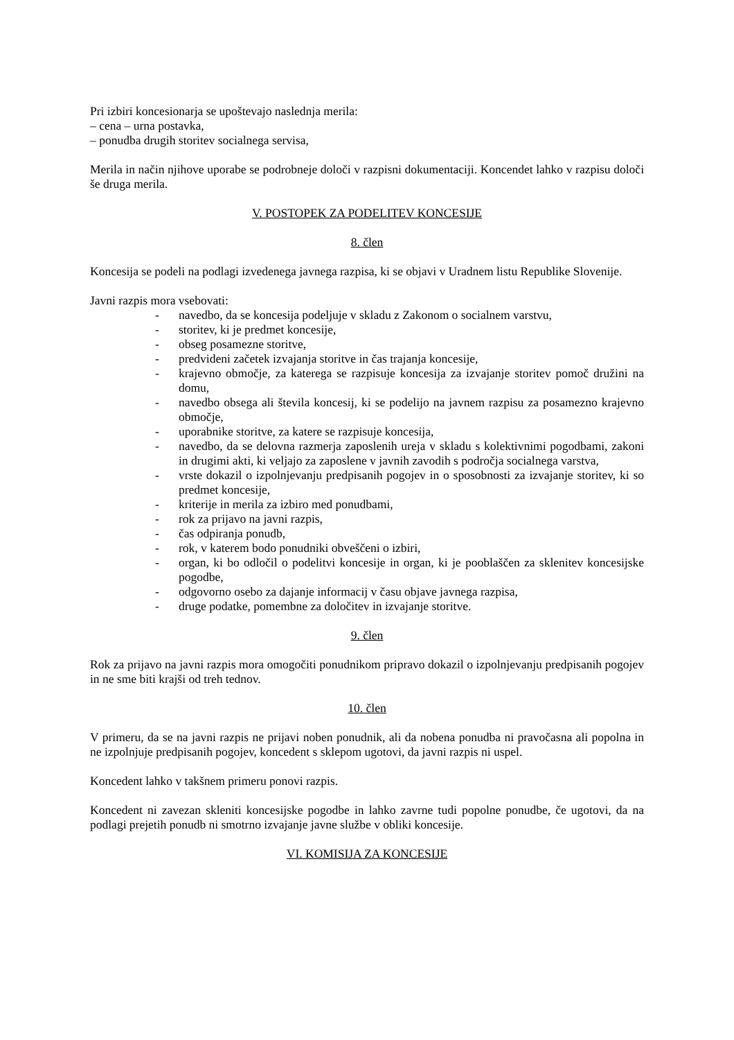Pri izbiri koncesionarja se upoštevajo naslednja merila:
– cena – urna postavka,
– ponudba drugih storitev socialnega servisa,
Merila in način njihove uporabe se podrobneje določi v razpisni dokumentaciji. Koncendet lahko v razpisu določi še druga merila.
V. POSTOPEK ZA PODELITEV KONCESIJE
8. člen
Koncesija se podeli na podlagi izvedenega javnega razpisa, ki se objavi v Uradnem listu Republike Slovenije.
Javni razpis mora vsebovati:
- navedbo, da se koncesija podeljuje v skladu z Zakonom o socialnem varstvu,
- storitev, ki je predmet koncesije,
- obseg posamezne storitve,
- predvideni začetek izvajanja storitve in čas trajanja koncesije,
- krajevno območje, za katerega se razpisuje koncesija za izvajanje storitev pomoč družini na domu,
- navedbo obsega ali števila koncesij, ki se podelijo na javnem razpisu za posamezno krajevno območje,
- uporabnike storitve, za katere se razpisuje koncesija,
- navedbo, da se delovna razmerja zaposlenih ureja v skladu s kolektivnimi pogodbami, zakoni in drugimi akti, ki veljajo za zaposlene v javnih zavodih s področja socialnega varstva,
- vrste dokazil o izpolnjevanju predpisanih pogojev in o sposobnosti za izvajanje storitev, ki so predmet koncesije,
- kriterije in merila za izbiro med ponudbami,
- rok za prijavo na javni razpis,
- čas odpiranja ponudb,
- rok, v katerem bodo ponudniki obveščeni o izbiri,
- organ, ki bo odločil o podelitvi koncesije in organ, ki je pooblaščen za sklenitev koncesijske pogodbe,
- odgovorno osebo za dajanje informacij v času objave javnega razpisa,
- druge podatke, pomembne za določitev in izvajanje storitve.
9. člen
Rok za prijavo na javni razpis mora omogočiti ponudnikom pripravo dokazil o izpolnjevanju predpisanih pogojev in ne sme biti krajši od treh tednov.
10. člen
V primeru, da se na javni razpis ne prijavi noben ponudnik, ali da nobena ponudba ni pravočasna ali popolna in ne izpolnjuje predpisanih pogojev, koncedent s sklepom ugotovi, da javni razpis ni uspel.
Koncedent lahko v takšnem primeru ponovi razpis.
Koncedent ni zavezan skleniti koncesijske pogodbe in lahko zavrne tudi popolne ponudbe, če ugotovi, da na podlagi prejetih ponudb ni smotrno izvajanje javne službe v obliki koncesije.
VI. KOMISIJA ZA KONCESIJE